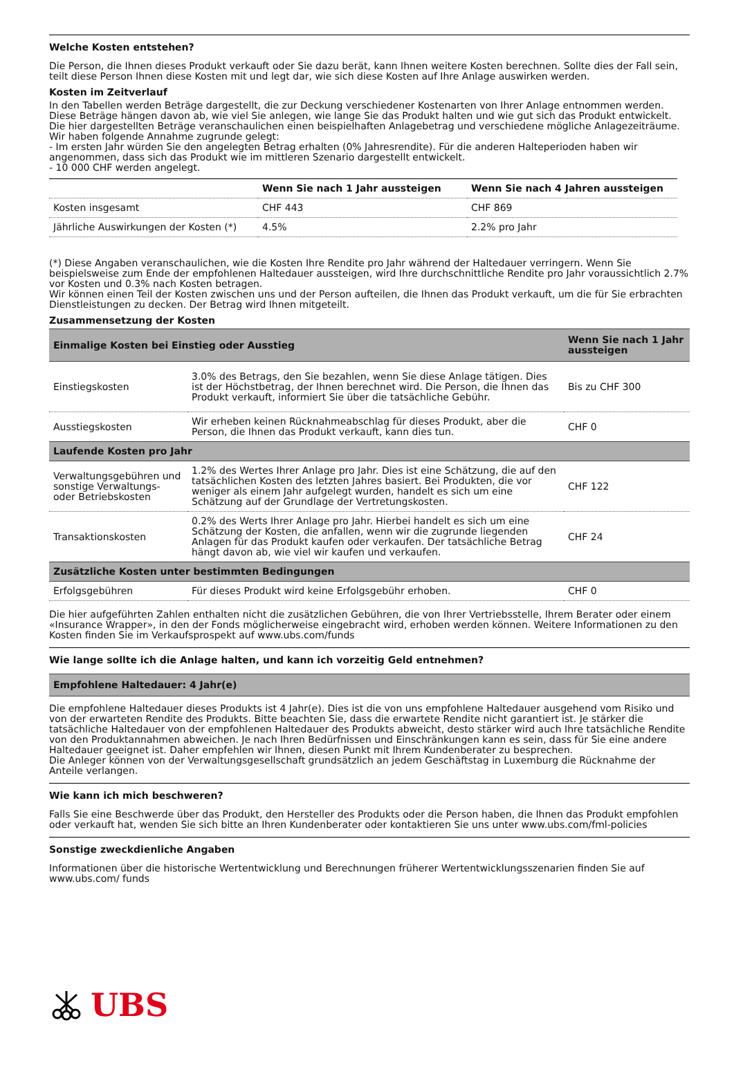Welche Kosten entstehen?
Die Person, die Ihnen dieses Produkt verkauft oder Sie dazu berät, kann Ihnen weitere Kosten berechnen. Sollte dies der Fall sein, teilt diese Person Ihnen diese Kosten mit und legt dar, wie sich diese Kosten auf Ihre Anlage auswirken werden.
Kosten im Zeitverlauf
In den Tabellen werden Beträge dargestellt, die zur Deckung verschiedener Kostenarten von Ihrer Anlage entnommen werden. Diese Beträge hängen davon ab, wie viel Sie anlegen, wie lange Sie das Produkt halten und wie gut sich das Produkt entwickelt. Die hier dargestellten Beträge veranschaulichen einen beispielhaften Anlagebetrag und verschiedene mögliche Anlagezeiträume.
Wir haben folgende Annahme zugrunde gelegt:
- Im ersten Jahr würden Sie den angelegten Betrag erhalten (0% Jahresrendite). Für die anderen Halteperioden haben wir angenommen, dass sich das Produkt wie im mittleren Szenario dargestellt entwickelt.
- 10 000 CHF werden angelegt.
| | Wenn Sie nach 1 Jahr aussteigen | Wenn Sie nach 4 Jahren aussteigen |
| --- | --- | --- |
| Kosten insgesamt | CHF 443 | CHF 869 |
| Jährliche Auswirkungen der Kosten (*) | 4.5% | 2.2% pro Jahr |
(*) Diese Angaben veranschaulichen, wie die Kosten Ihre Rendite pro Jahr während der Haltedauer verringern. Wenn Sie beispielsweise zum Ende der empfohlenen Haltedauer aussteigen, wird Ihre durchschnittliche Rendite pro Jahr voraussichtlich 2.7% vor Kosten und 0.3% nach Kosten betragen.
Wir können einen Teil der Kosten zwischen uns und der Person aufteilen, die Ihnen das Produkt verkauft, um die für Sie erbrachten Dienstleistungen zu decken. Der Betrag wird Ihnen mitgeteilt.
Zusammensetzung der Kosten
| Einmalige Kosten bei Einstieg oder Ausstieg | | Wenn Sie nach 1 Jahr aussteigen |
| --- | --- | --- |
| Einstiegskosten | 3.0% des Betrags, den Sie bezahlen, wenn Sie diese Anlage tätigen. Dies ist der Höchstbetrag, der Ihnen berechnet wird. Die Person, die Ihnen das Produkt verkauft, informiert Sie über die tatsächliche Gebühr. | Bis zu CHF 300 |
| Ausstiegskosten | Wir erheben keinen Rücknahmeabschlag für dieses Produkt, aber die Person, die Ihnen das Produkt verkauft, kann dies tun. | CHF 0 |
| Laufende Kosten pro Jahr | | |
| Verwaltungsgebühren und sonstige Verwaltungs- oder Betriebskosten | 1.2% des Wertes Ihrer Anlage pro Jahr. Dies ist eine Schätzung, die auf den tatsächlichen Kosten des letzten Jahres basiert. Bei Produkten, die vor weniger als einem Jahr aufgelegt wurden, handelt es sich um eine Schätzung auf der Grundlage der Vertretungskosten. | CHF 122 |
| Transaktionskosten | 0.2% des Werts Ihrer Anlage pro Jahr. Hierbei handelt es sich um eine Schätzung der Kosten, die anfallen, wenn wir die zugrunde liegenden Anlagen für das Produkt kaufen oder verkaufen. Der tatsächliche Betrag hängt davon ab, wie viel wir kaufen und verkaufen. | CHF 24 |
| Zusätzliche Kosten unter bestimmten Bedingungen | | |
| Erfolgsgebühren | Für dieses Produkt wird keine Erfolgsgebühr erhoben. | CHF 0 |
Die hier aufgeführten Zahlen enthalten nicht die zusätzlichen Gebühren, die von Ihrer Vertriebsstelle, Ihrem Berater oder einem «Insurance Wrapper», in den der Fonds möglicherweise eingebracht wird, erhoben werden können. Weitere Informationen zu den Kosten finden Sie im Verkaufsprospekt auf www.ubs.com/funds
Wie lange sollte ich die Anlage halten, und kann ich vorzeitig Geld entnehmen?
Empfohlene Haltedauer: 4 Jahr(e)
Die empfohlene Haltedauer dieses Produkts ist 4 Jahr(e). Dies ist die von uns empfohlene Haltedauer ausgehend vom Risiko und von der erwarteten Rendite des Produkts. Bitte beachten Sie, dass die erwartete Rendite nicht garantiert ist. Je stärker die tatsächliche Haltedauer von der empfohlenen Haltedauer des Produkts abweicht, desto stärker wird auch Ihre tatsächliche Rendite von den Produktannahmen abweichen. Je nach Ihren Bedürfnissen und Einschränkungen kann es sein, dass für Sie eine andere Haltedauer geeignet ist. Daher empfehlen wir Ihnen, diesen Punkt mit Ihrem Kundenberater zu besprechen.
Die Anleger können von der Verwaltungsgesellschaft grundsätzlich an jedem Geschäftstag in Luxemburg die Rücknahme der Anteile verlangen.
Wie kann ich mich beschweren?
Falls Sie eine Beschwerde über das Produkt, den Hersteller des Produkts oder die Person haben, die Ihnen das Produkt empfohlen oder verkauft hat, wenden Sie sich bitte an Ihren Kundenberater oder kontaktieren Sie uns unter www.ubs.com/fml-policies
Sonstige zweckdienliche Angaben
Informationen über die historische Wertentwicklung und Berechnungen früherer Wertentwicklungsszenarien finden Sie auf www.ubs.com/ funds
UBS